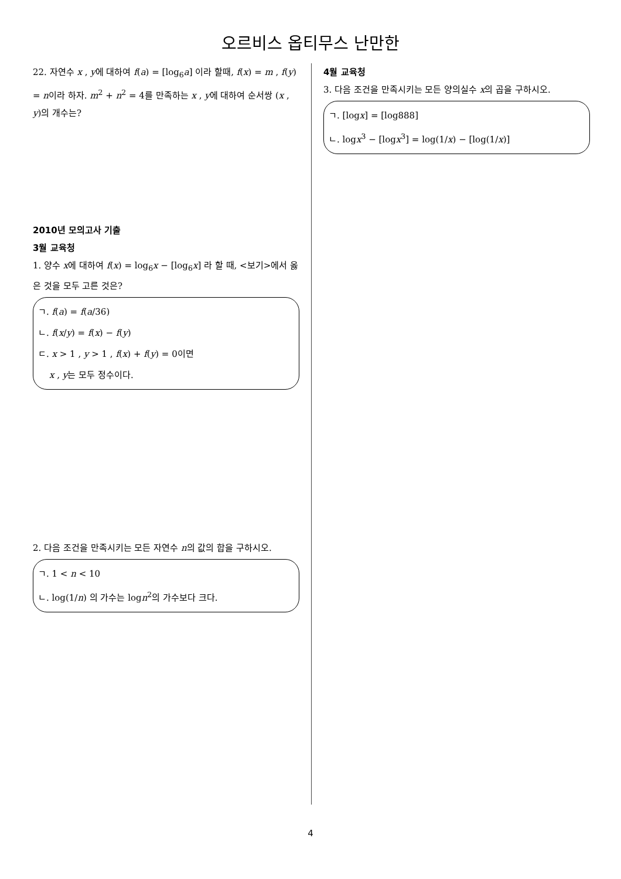오르비스 옵티무스 난만한
22. 자연수 x , y에 대하여 f(a) = [log<sub>6</sub>a] 이라 할때, f(x) = m , f(y) = n이라 하자. m<sup>2</sup> + n<sup>2</sup> = 4를 만족하는 x , y에 대하여 순서쌍 (x , y)의 개수는?
2010년 모의고사 기출
3월 교육청
1. 양수 x에 대하여 f(x) = log<sub>6</sub>x − [log<sub>6</sub>x] 라 할 때, <보기>에서 옳은 것을 모두 고른 것은?
ㄱ. f(a) = f(a/36)
ㄴ. f(x/y) = f(x) − f(y)
ㄷ. x > 1 , y > 1 , f(x) + f(y) = 0이면
x , y는 모두 정수이다.
2. 다음 조건을 만족시키는 모든 자연수 n의 값의 합을 구하시오.
ㄱ. 1 < n < 10
ㄴ. log(1/n) 의 가수는 logn<sup>2</sup>의 가수보다 크다.
4월 교육청
3. 다음 조건을 만족시키는 모든 양의실수 x의 곱을 구하시오.
ㄱ. [logx] = [log888]
ㄴ. logx<sup>3</sup> − [logx<sup>3</sup>] = log(1/x) − [log(1/x)]
4